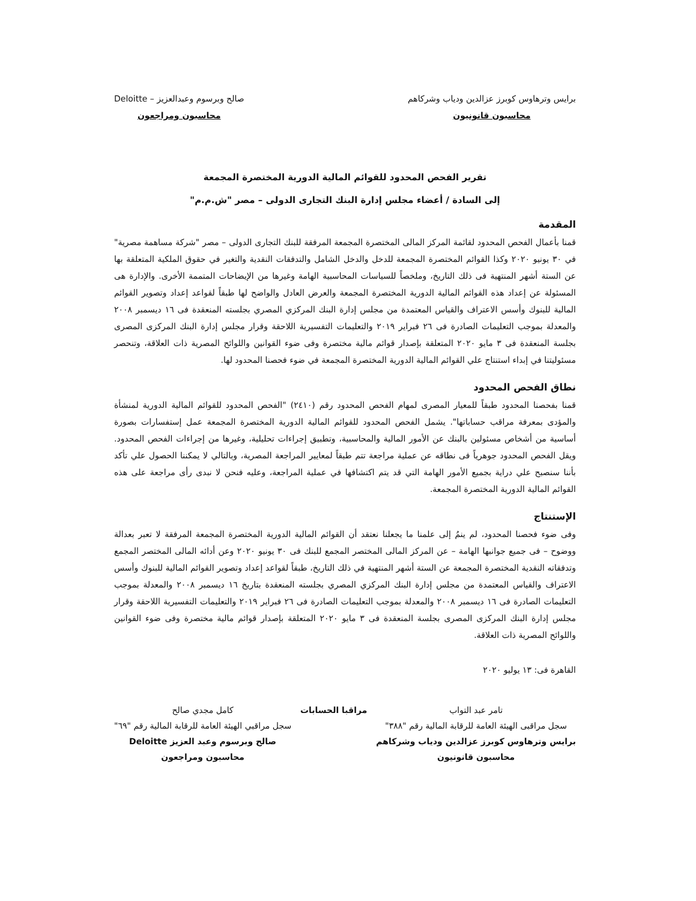برايس وترهاوس كوبرز عزالدين ودياب وشركاهم
محاسبون قانونيون
صالح وبرسوم وعبدالعزيز – Deloitte
محاسبون ومراجعون
تقرير الفحص المحدود للقوائم المالية الدورية المختصرة المجمعة
إلى السادة / أعضاء مجلس إدارة البنك التجارى الدولى – مصر "ش.م.م"
المقدمة
قمنا بأعمال الفحص المحدود لقائمة المركز المالى المختصرة المجمعة المرفقة للبنك التجارى الدولى – مصر "شركة مساهمة مصرية" في ٣٠ يونيو ٢٠٢٠ وكذا القوائم المختصرة المجمعة للدخل والدخل الشامل والتدفقات النقدية والتغير في حقوق الملكية المتعلقة بها عن الستة أشهر المنتهية فى ذلك التاريخ، وملخصاً للسياسات المحاسبية الهامة وغيرها من الإيضاحات المتممة الأخرى. والإدارة هى المسئولة عن إعداد هذه القوائم المالية الدورية المختصرة المجمعة والعرض العادل والواضح لها طبقاً لقواعد إعداد وتصوير القوائم المالية للبنوك وأسس الاعتراف والقياس المعتمدة من مجلس إدارة البنك المركزي المصري بجلسته المنعقدة فى ١٦ ديسمبر ٢٠٠٨ والمعدلة بموجب التعليمات الصادرة فى ٢٦ فبراير ٢٠١٩ والتعليمات التفسيرية اللاحقة وقرار مجلس إدارة البنك المركزى المصرى بجلسة المنعقدة فى ٣ مايو ٢٠٢٠ المتعلقة بإصدار قوائم مالية مختصرة وفى ضوء القوانين واللوائح المصرية ذات العلاقة، وتنحصر مسئوليتنا في إبداء استنتاج علي القوائم المالية الدورية المختصرة المجمعة في ضوء فحصنا المحدود لها.
نطاق الفحص المحدود
قمنا بفحصنا المحدود طبقاً للمعيار المصرى لمهام الفحص المحدود رقم (٢٤١٠) "الفحص المحدود للقوائم المالية الدورية لمنشأة والمؤدى بمعرفة مراقب حساباتها". يشمل الفحص المحدود للقوائم المالية الدورية المختصرة المجمعة عمل إستفسارات بصورة أساسية من أشخاص مسئولين بالبنك عن الأمور المالية والمحاسبية، وتطبيق إجراءات تحليلية، وغيرها من إجراءات الفحص المحدود. ويقل الفحص المحدود جوهرياً فى نطاقه عن عملية مراجعة تتم طبقاً لمعايير المراجعة المصرية، وبالتالي لا يمكننا الحصول علي تأكد بأننا سنصبح علي دراية بجميع الأمور الهامة التي قد يتم اكتشافها في عملية المراجعة، وعليه فنحن لا نبدى رأى مراجعة على هذه القوائم المالية الدورية المختصرة المجمعة.
الإستنتاج
وفى ضوء فحصنا المحدود، لم ينمُ إلى علمنا ما يجعلنا نعتقد أن القوائم المالية الدورية المختصرة المجمعة المرفقة لا تعبر بعدالة ووضوح – فى جميع جوانبها الهامة – عن المركز المالى المختصر المجمع للبنك فى ٣٠ يونيو ٢٠٢٠ وعن أدائه المالى المختصر المجمع وتدفقاته النقدية المختصرة المجمعة عن الستة أشهر المنتهية في ذلك التاريخ، طبقاً لقواعد إعداد وتصوير القوائم المالية للبنوك وأسس الاعتراف والقياس المعتمدة من مجلس إدارة البنك المركزي المصري بجلسته المنعقدة بتاريخ ١٦ ديسمبر ٢٠٠٨ والمعدلة بموجب التعليمات الصادرة فى ١٦ ديسمبر ٢٠٠٨ والمعدلة بموجب التعليمات الصادرة فى ٢٦ فبراير ٢٠١٩ والتعليمات التفسيرية اللاحقة وقرار مجلس إدارة البنك المركزى المصرى بجلسة المنعقدة فى ٣ مايو ٢٠٢٠ المتعلقة بإصدار قوائم مالية مختصرة وفى ضوء القوانين واللوائح المصرية ذات العلاقة.
القاهرة فى: ١٣ يوليو ٢٠٢٠
تامر عبد التواب
سجل مراقبى الهيئة العامة للرقابة المالية رقم "٣٨٨"
برايس وترهاوس كوبرز عزالدين ودياب وشركاهم
محاسبون قانونيون
مراقبا الحسابات كامل مجدي صالح
سجل مراقبي الهيئة العامة للرقابة المالية رقم "٦٩"
صالح وبرسوم وعبد العزيز Deloitte
محاسبون ومراجعون